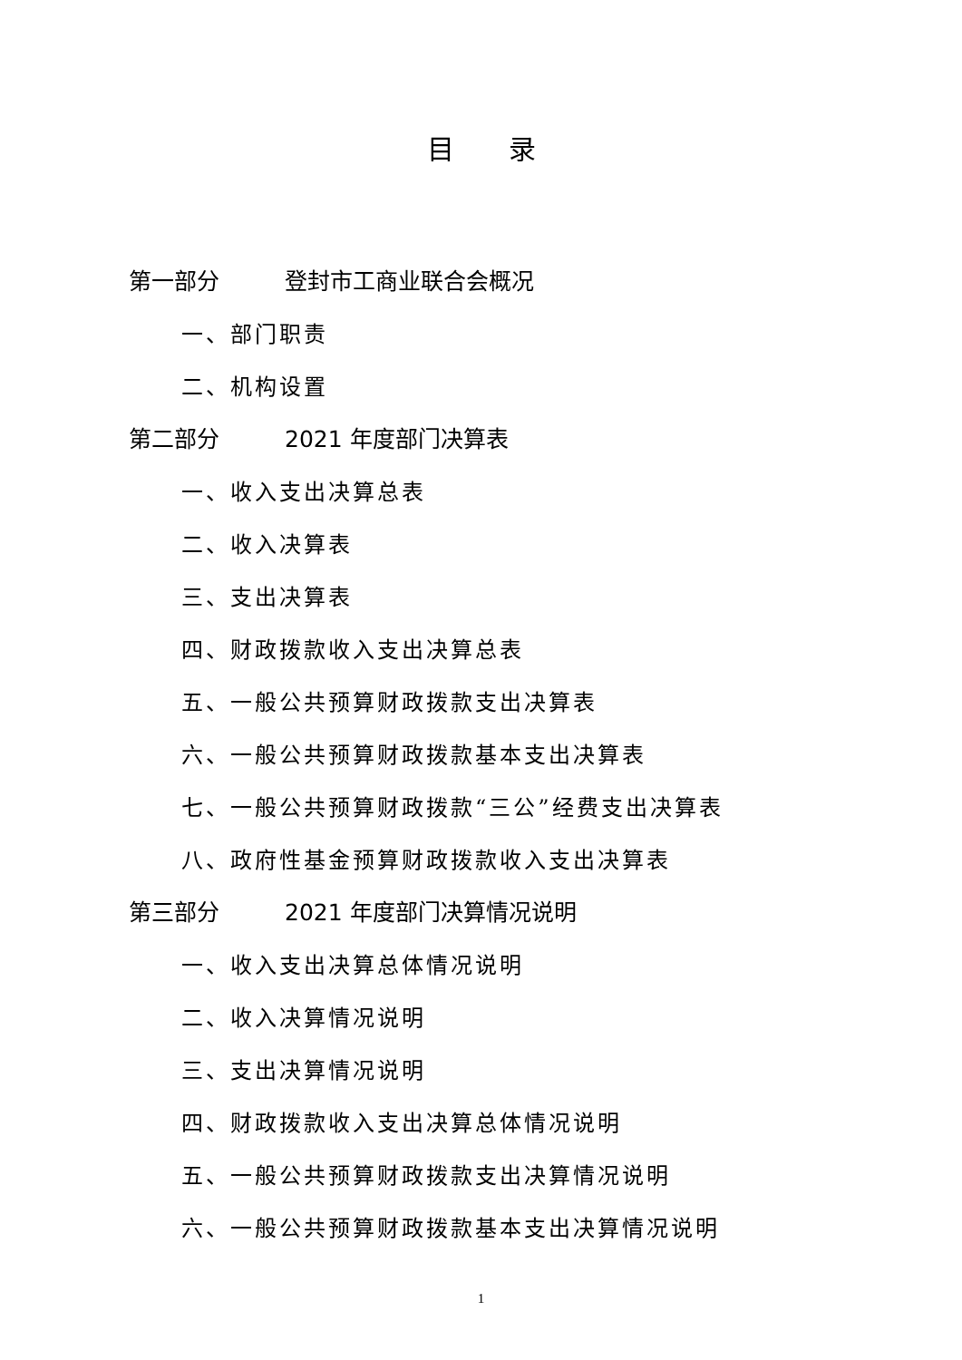目录
第一部分 登封市工商业联合会概况
一、部门职责
二、机构设置
第二部分 2021 年度部门决算表
一、收入支出决算总表
二、收入决算表
三、支出决算表
四、财政拨款收入支出决算总表
五、一般公共预算财政拨款支出决算表
六、一般公共预算财政拨款基本支出决算表
七、一般公共预算财政拨款“三公”经费支出决算表
八、政府性基金预算财政拨款收入支出决算表
第三部分 2021 年度部门决算情况说明
一、收入支出决算总体情况说明
二、收入决算情况说明
三、支出决算情况说明
四、财政拨款收入支出决算总体情况说明
五、一般公共预算财政拨款支出决算情况说明
六、一般公共预算财政拨款基本支出决算情况说明
1